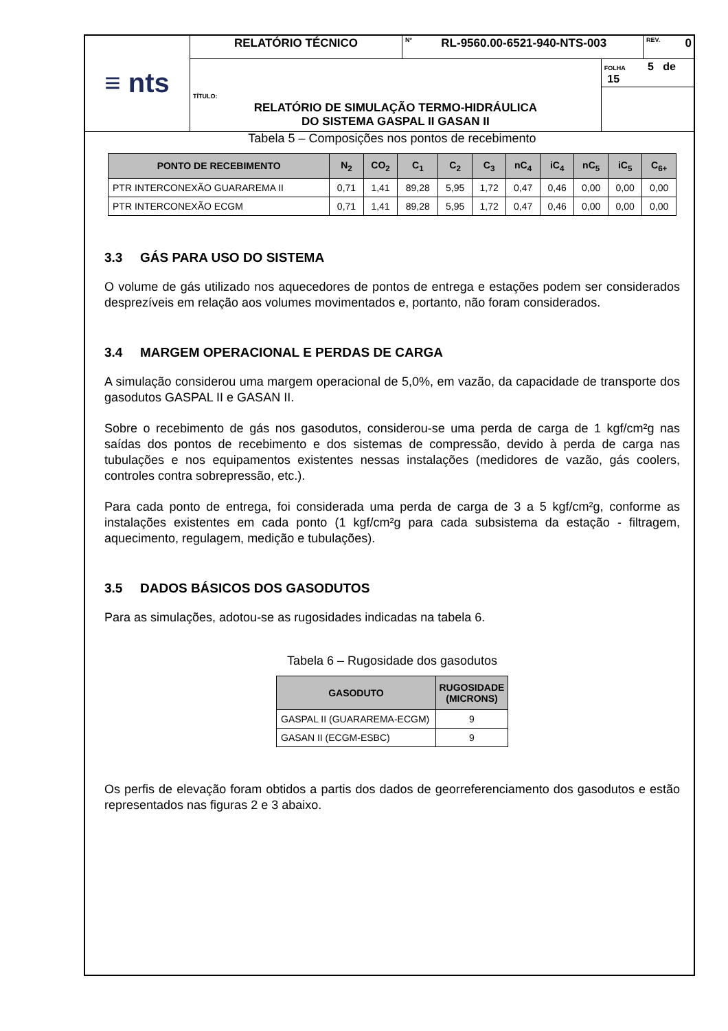| ≡ nts | RELATÓRIO TÉCNICO | <sup>Nº</sup> RL-9560.00-6521-940-NTS-003 | | REV. 0 |
| | | | FOLHA 5 de 15 | |
| | TÍTULO: RELATÓRIO DE SIMULAÇÃO TERMO-HIDRÁULICA DO SISTEMA GASPAL II GASAN II | | | |
Tabela 5 – Composições nos pontos de recebimento
| PONTO DE RECEBIMENTO | N<sub>2</sub> | CO<sub>2</sub> | C<sub>1</sub> | C<sub>2</sub> | C<sub>3</sub> | nC<sub>4</sub> | iC<sub>4</sub> | nC<sub>5</sub> | iC<sub>5</sub> | C<sub>6+</sub> |
| --- | --- | --- | --- | --- | --- | --- | --- | --- | --- | --- |
| PTR INTERCONEXÃO GUARAREMA II | 0,71 | 1,41 | 89,28 | 5,95 | 1,72 | 0,47 | 0,46 | 0,00 | 0,00 | 0,00 |
| PTR INTERCONEXÃO ECGM | 0,71 | 1,41 | 89,28 | 5,95 | 1,72 | 0,47 | 0,46 | 0,00 | 0,00 | 0,00 |
3.3 GÁS PARA USO DO SISTEMA
O volume de gás utilizado nos aquecedores de pontos de entrega e estações podem ser considerados desprezíveis em relação aos volumes movimentados e, portanto, não foram considerados.
3.4 MARGEM OPERACIONAL E PERDAS DE CARGA
A simulação considerou uma margem operacional de 5,0%, em vazão, da capacidade de transporte dos gasodutos GASPAL II e GASAN II.
Sobre o recebimento de gás nos gasodutos, considerou-se uma perda de carga de 1 kgf/cm²g nas saídas dos pontos de recebimento e dos sistemas de compressão, devido à perda de carga nas tubulações e nos equipamentos existentes nessas instalações (medidores de vazão, gás coolers, controles contra sobrepressão, etc.).
Para cada ponto de entrega, foi considerada uma perda de carga de 3 a 5 kgf/cm²g, conforme as instalações existentes em cada ponto (1 kgf/cm²g para cada subsistema da estação - filtragem, aquecimento, regulagem, medição e tubulações).
3.5 DADOS BÁSICOS DOS GASODUTOS
Para as simulações, adotou-se as rugosidades indicadas na tabela 6.
Tabela 6 – Rugosidade dos gasodutos
| GASODUTO | RUGOSIDADE (MICRONS) |
| --- | --- |
| GASPAL II (GUARAREMA-ECGM) | 9 |
| GASAN II (ECGM-ESBC) | 9 |
Os perfis de elevação foram obtidos a partis dos dados de georreferenciamento dos gasodutos e estão representados nas figuras 2 e 3 abaixo.